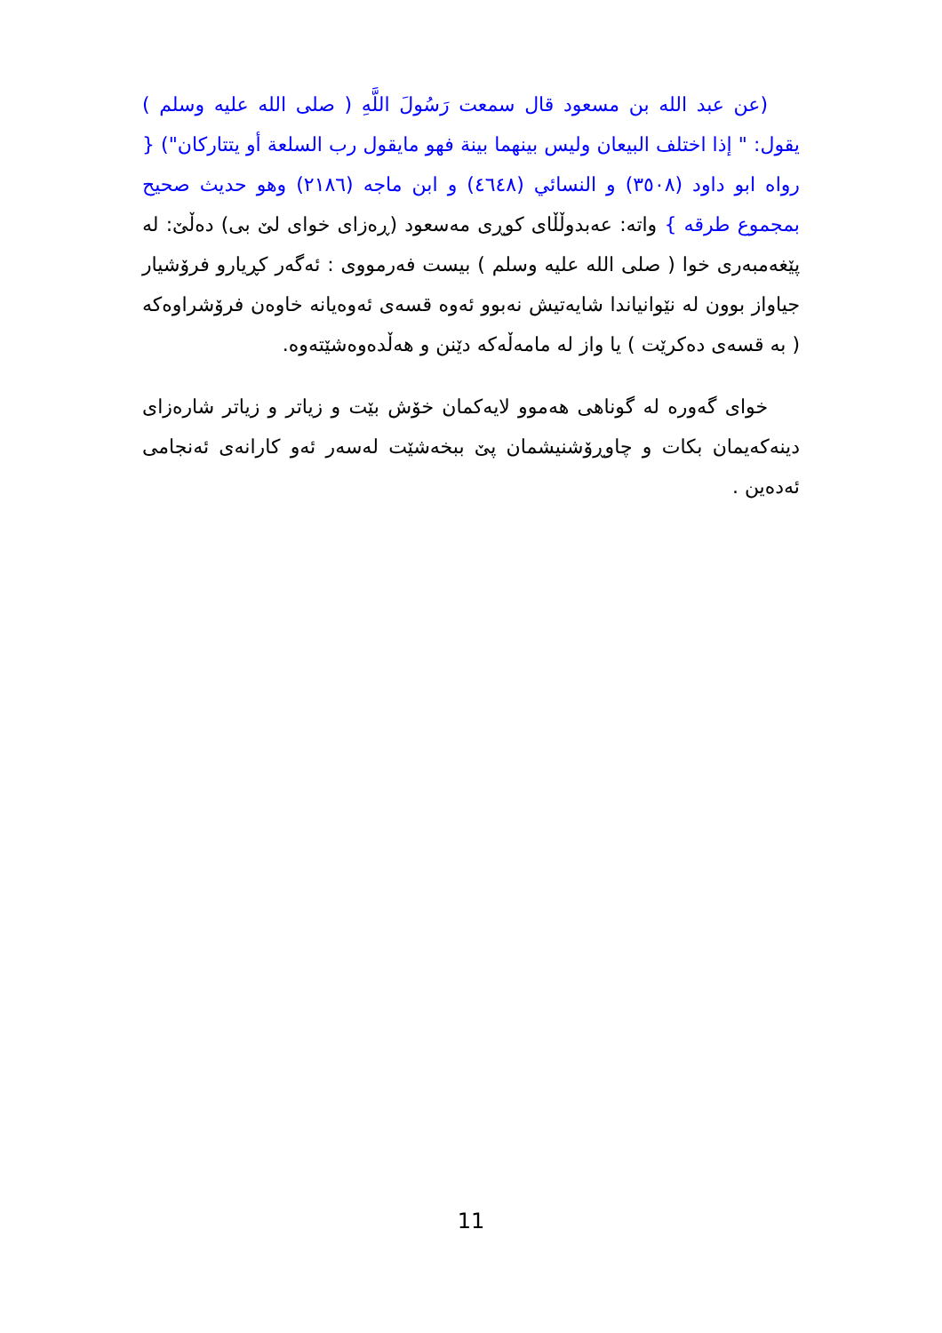(عن عبد الله بن مسعود قال سمعت رَسُولَ اللَّهِ ( صلى الله عليه وسلم ) يقول: " إذا اختلف البيعان وليس بينهما بينة فهو مايقول رب السلعة أو يتتاركان") { رواه ابو داود (٣٥٠٨) و النسائي (٤٦٤٨) و ابن ماجه (٢١٨٦) وهو حديث صحيح بمجموع طرقه } واته: عەبدوڵڵای كوڕی مەسعود (ڕەزای خوای لێ بی) دەڵێ: لە پێغەمبەری خوا ( صلى الله عليه وسلم ) بیست فەرمووی : ئەگەر كڕیارو فرۆشیار جیاواز بوون لە نێوانیاندا شایەتیش نەبوو ئەوە قسەی ئەوەیانە خاوەن فرۆشراوەكە ( بە قسەی دەكرێت ) یا واز لە مامەڵەكە دێنن و هەڵدەوەشێتەوە.
خوای گەورە لە گوناهی هەموو لایەكمان خۆش بێت و زیاتر و زیاتر شارەزای دینەكەیمان بكات و چاوڕۆشنیشمان پێ ببخەشێت لەسەر ئەو كارانەی ئەنجامی ئەدەین .
11